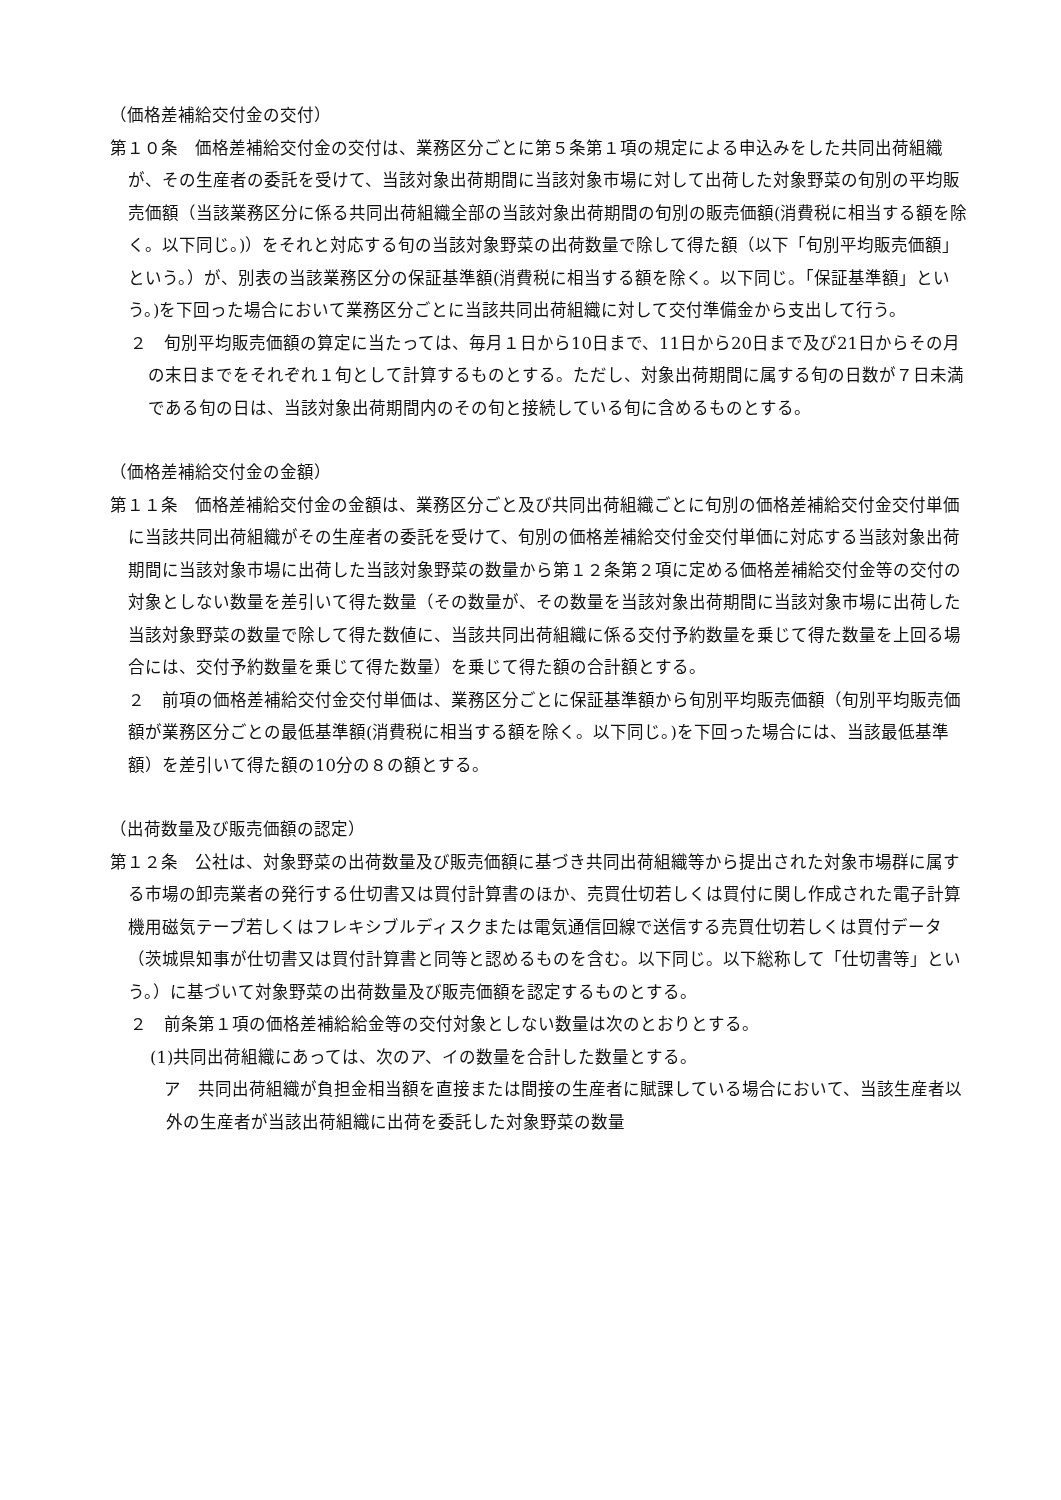（価格差補給交付金の交付）
第１０条　価格差補給交付金の交付は、業務区分ごとに第５条第１項の規定による申込みをした共同出荷組織が、その生産者の委託を受けて、当該対象出荷期間に当該対象市場に対して出荷した対象野菜の旬別の平均販売価額（当該業務区分に係る共同出荷組織全部の当該対象出荷期間の旬別の販売価額(消費税に相当する額を除く。以下同じ。)）をそれと対応する旬の当該対象野菜の出荷数量で除して得た額（以下「旬別平均販売価額」という。）が、別表の当該業務区分の保証基準額(消費税に相当する額を除く。以下同じ。「保証基準額」という。)を下回った場合において業務区分ごとに当該共同出荷組織に対して交付準備金から支出して行う。
２　旬別平均販売価額の算定に当たっては、毎月１日から10日まで、11日から20日まで及び21日からその月の末日までをそれぞれ１旬として計算するものとする。ただし、対象出荷期間に属する旬の日数が７日未満である旬の日は、当該対象出荷期間内のその旬と接続している旬に含めるものとする。
（価格差補給交付金の金額）
第１１条　価格差補給交付金の金額は、業務区分ごと及び共同出荷組織ごとに旬別の価格差補給交付金交付単価に当該共同出荷組織がその生産者の委託を受けて、旬別の価格差補給交付金交付単価に対応する当該対象出荷期間に当該対象市場に出荷した当該対象野菜の数量から第１２条第２項に定める価格差補給交付金等の交付の対象としない数量を差引いて得た数量（その数量が、その数量を当該対象出荷期間に当該対象市場に出荷した当該対象野菜の数量で除して得た数値に、当該共同出荷組織に係る交付予約数量を乗じて得た数量を上回る場合には、交付予約数量を乗じて得た数量）を乗じて得た額の合計額とする。
２　前項の価格差補給交付金交付単価は、業務区分ごとに保証基準額から旬別平均販売価額（旬別平均販売価額が業務区分ごとの最低基準額(消費税に相当する額を除く。以下同じ。)を下回った場合には、当該最低基準額）を差引いて得た額の10分の８の額とする。
（出荷数量及び販売価額の認定）
第１２条　公社は、対象野菜の出荷数量及び販売価額に基づき共同出荷組織等から提出された対象市場群に属する市場の卸売業者の発行する仕切書又は買付計算書のほか、売買仕切若しくは買付に関し作成された電子計算機用磁気テープ若しくはフレキシブルディスクまたは電気通信回線で送信する売買仕切若しくは買付データ（茨城県知事が仕切書又は買付計算書と同等と認めるものを含む。以下同じ。以下総称して「仕切書等」という。）に基づいて対象野菜の出荷数量及び販売価額を認定するものとする。
２　前条第１項の価格差補給給金等の交付対象としない数量は次のとおりとする。
(1)共同出荷組織にあっては、次のア、イの数量を合計した数量とする。
　　ア　共同出荷組織が負担金相当額を直接または間接の生産者に賦課している場合において、当該生産者以外の生産者が当該出荷組織に出荷を委託した対象野菜の数量